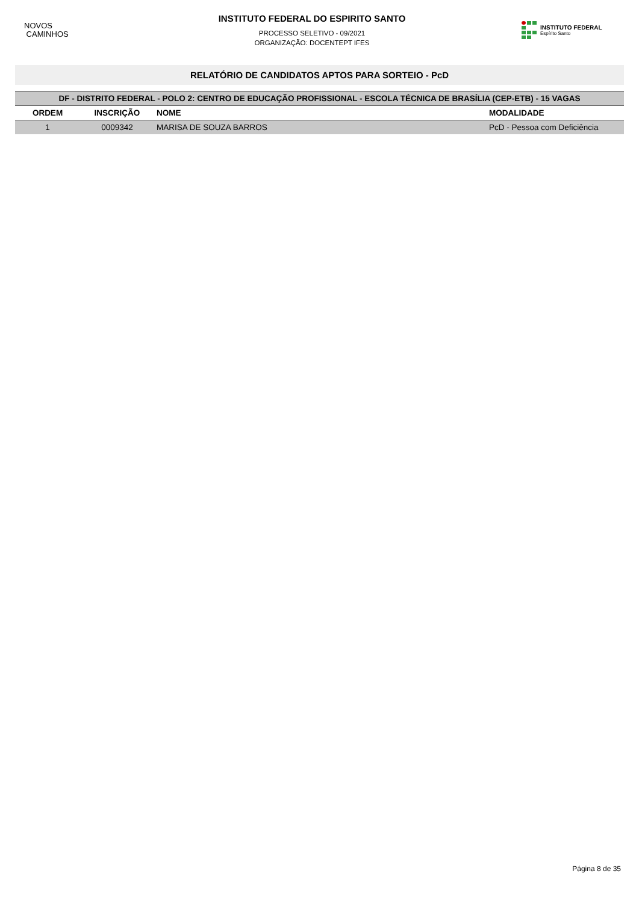NOVOS
CAMINHOS
INSTITUTO FEDERAL DO ESPIRITO SANTO
PROCESSO SELETIVO - 09/2021
ORGANIZAÇÃO: DOCENTEPT IFES
INSTITUTO FEDERAL
Espírito Santo
RELATÓRIO DE CANDIDATOS APTOS PARA SORTEIO - PcD
| DF - DISTRITO FEDERAL - POLO 2: CENTRO DE EDUCAÇÃO PROFISSIONAL - ESCOLA TÉCNICA DE BRASÍLIA (CEP-ETB) - 15 VAGAS | | | |
| --- | --- | --- | --- |
| ORDEM | INSCRIÇÃO | NOME | MODALIDADE |
| 1 | 0009342 | MARISA DE SOUZA BARROS | PcD - Pessoa com Deficiência |
Página 8 de 35